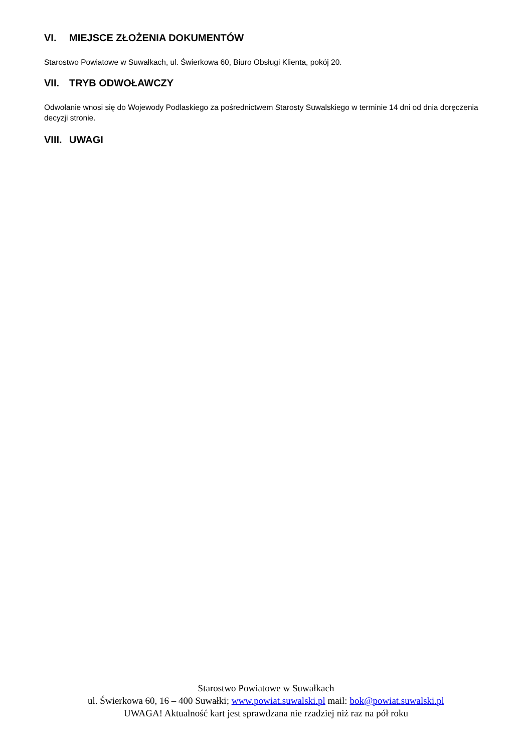VI. MIEJSCE ZŁOŻENIA DOKUMENTÓW
Starostwo Powiatowe w Suwałkach, ul. Świerkowa 60, Biuro Obsługi Klienta, pokój 20.
VII. TRYB ODWOŁAWCZY
Odwołanie wnosi się do Wojewody Podlaskiego za pośrednictwem Starosty Suwalskiego w terminie 14 dni od dnia doręczenia decyzji stronie.
VIII. UWAGI
Starostwo Powiatowe w Suwałkach
ul. Świerkowa 60, 16 – 400 Suwałki; www.powiat.suwalski.pl mail: bok@powiat.suwalski.pl
UWAGA! Aktualność kart jest sprawdzana nie rzadziej niż raz na pół roku